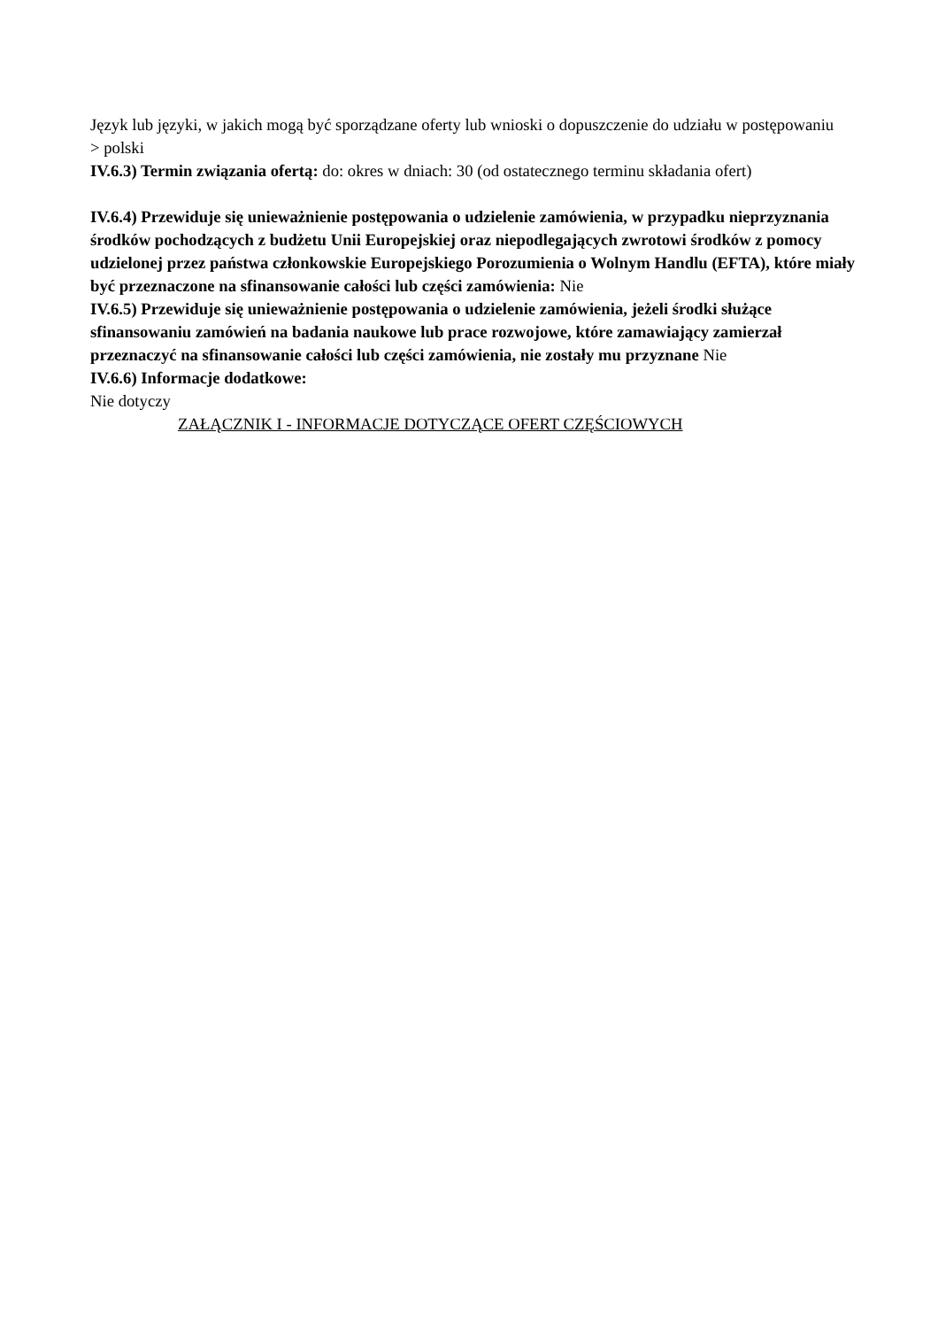Język lub języki, w jakich mogą być sporządzane oferty lub wnioski o dopuszczenie do udziału w postępowaniu
> polski
IV.6.3) Termin związania ofertą: do: okres w dniach: 30 (od ostatecznego terminu składania ofert)
IV.6.4) Przewiduje się unieważnienie postępowania o udzielenie zamówienia, w przypadku nieprzyznania środków pochodzących z budżetu Unii Europejskiej oraz niepodlegających zwrotowi środków z pomocy udzielonej przez państwa członkowskie Europejskiego Porozumienia o Wolnym Handlu (EFTA), które miały być przeznaczone na sfinansowanie całości lub części zamówienia: Nie
IV.6.5) Przewiduje się unieważnienie postępowania o udzielenie zamówienia, jeżeli środki służące sfinansowaniu zamówień na badania naukowe lub prace rozwojowe, które zamawiający zamierzał przeznaczyć na sfinansowanie całości lub części zamówienia, nie zostały mu przyznane Nie
IV.6.6) Informacje dodatkowe:
Nie dotyczy
ZAŁĄCZNIK I - INFORMACJE DOTYCZĄCE OFERT CZĘŚCIOWYCH